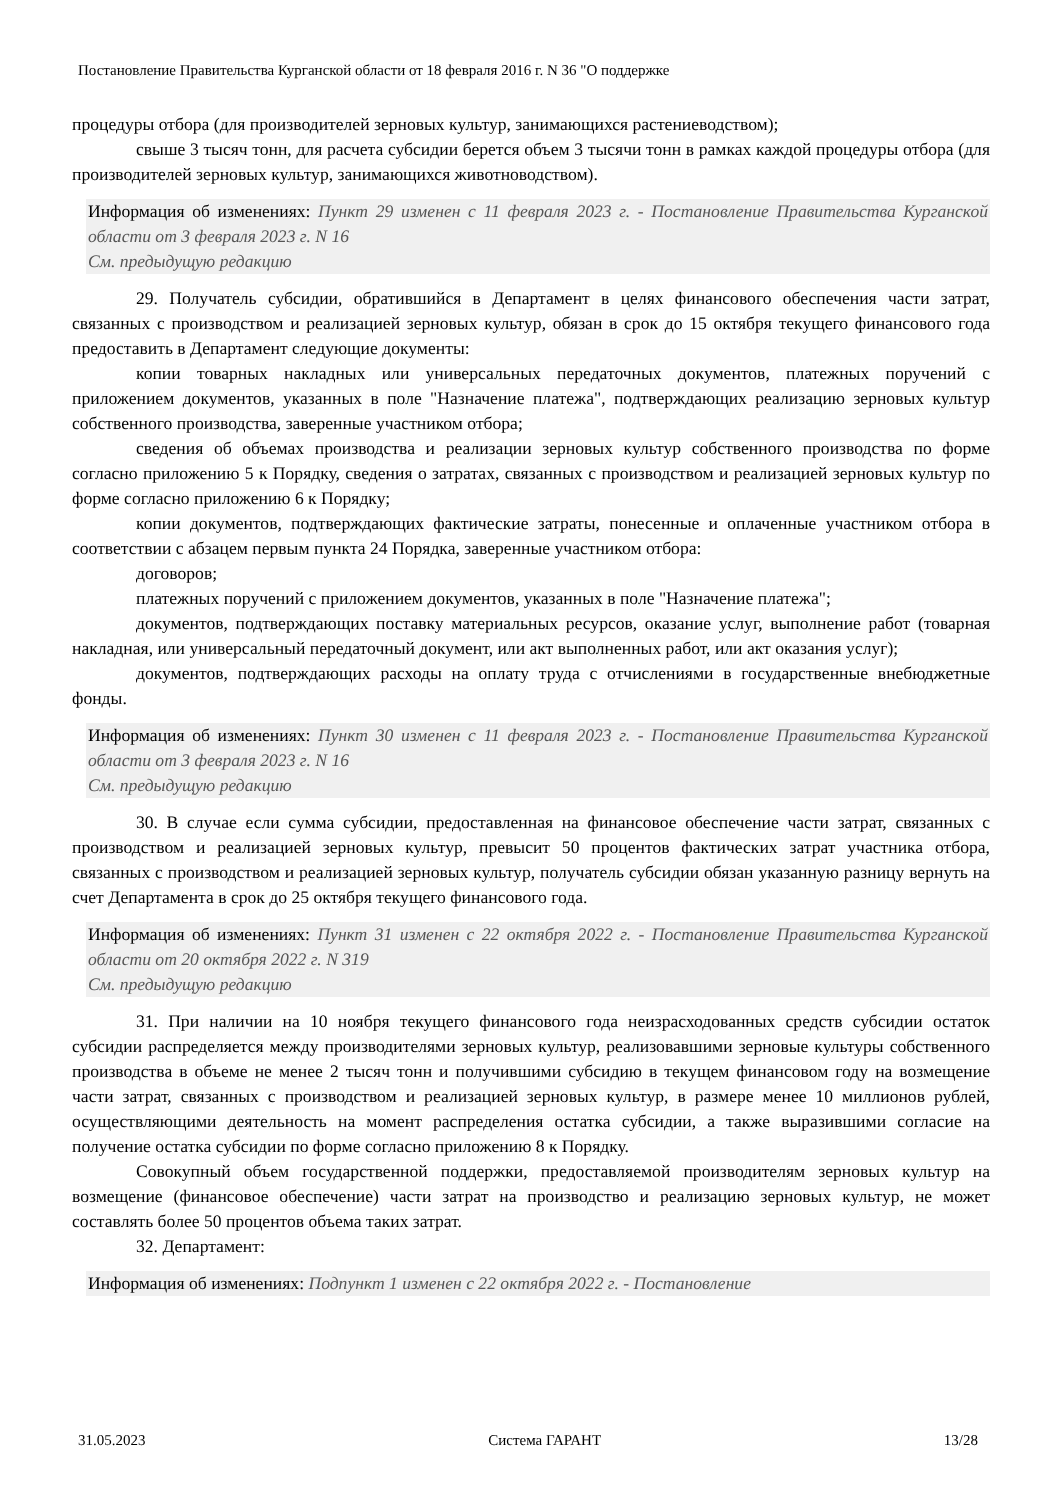Постановление Правительства Курганской области от 18 февраля 2016 г. N 36 "О поддержке
процедуры отбора (для производителей зерновых культур, занимающихся растениеводством);
свыше 3 тысяч тонн, для расчета субсидии берется объем 3 тысячи тонн в рамках каждой процедуры отбора (для производителей зерновых культур, занимающихся животноводством).
Информация об изменениях: Пункт 29 изменен с 11 февраля 2023 г. - Постановление Правительства Курганской области от 3 февраля 2023 г. N 16
См. предыдущую редакцию
29. Получатель субсидии, обратившийся в Департамент в целях финансового обеспечения части затрат, связанных с производством и реализацией зерновых культур, обязан в срок до 15 октября текущего финансового года предоставить в Департамент следующие документы:
копии товарных накладных или универсальных передаточных документов, платежных поручений с приложением документов, указанных в поле "Назначение платежа", подтверждающих реализацию зерновых культур собственного производства, заверенные участником отбора;
сведения об объемах производства и реализации зерновых культур собственного производства по форме согласно приложению 5 к Порядку, сведения о затратах, связанных с производством и реализацией зерновых культур по форме согласно приложению 6 к Порядку;
копии документов, подтверждающих фактические затраты, понесенные и оплаченные участником отбора в соответствии с абзацем первым пункта 24 Порядка, заверенные участником отбора:
договоров;
платежных поручений с приложением документов, указанных в поле "Назначение платежа";
документов, подтверждающих поставку материальных ресурсов, оказание услуг, выполнение работ (товарная накладная, или универсальный передаточный документ, или акт выполненных работ, или акт оказания услуг);
документов, подтверждающих расходы на оплату труда с отчислениями в государственные внебюджетные фонды.
Информация об изменениях: Пункт 30 изменен с 11 февраля 2023 г. - Постановление Правительства Курганской области от 3 февраля 2023 г. N 16
См. предыдущую редакцию
30. В случае если сумма субсидии, предоставленная на финансовое обеспечение части затрат, связанных с производством и реализацией зерновых культур, превысит 50 процентов фактических затрат участника отбора, связанных с производством и реализацией зерновых культур, получатель субсидии обязан указанную разницу вернуть на счет Департамента в срок до 25 октября текущего финансового года.
Информация об изменениях: Пункт 31 изменен с 22 октября 2022 г. - Постановление Правительства Курганской области от 20 октября 2022 г. N 319
См. предыдущую редакцию
31. При наличии на 10 ноября текущего финансового года неизрасходованных средств субсидии остаток субсидии распределяется между производителями зерновых культур, реализовавшими зерновые культуры собственного производства в объеме не менее 2 тысяч тонн и получившими субсидию в текущем финансовом году на возмещение части затрат, связанных с производством и реализацией зерновых культур, в размере менее 10 миллионов рублей, осуществляющими деятельность на момент распределения остатка субсидии, а также выразившими согласие на получение остатка субсидии по форме согласно приложению 8 к Порядку.
Совокупный объем государственной поддержки, предоставляемой производителям зерновых культур на возмещение (финансовое обеспечение) части затрат на производство и реализацию зерновых культур, не может составлять более 50 процентов объема таких затрат.
32. Департамент:
Информация об изменениях: Подпункт 1 изменен с 22 октября 2022 г. - Постановление
31.05.2023 Система ГАРАНТ 13/28